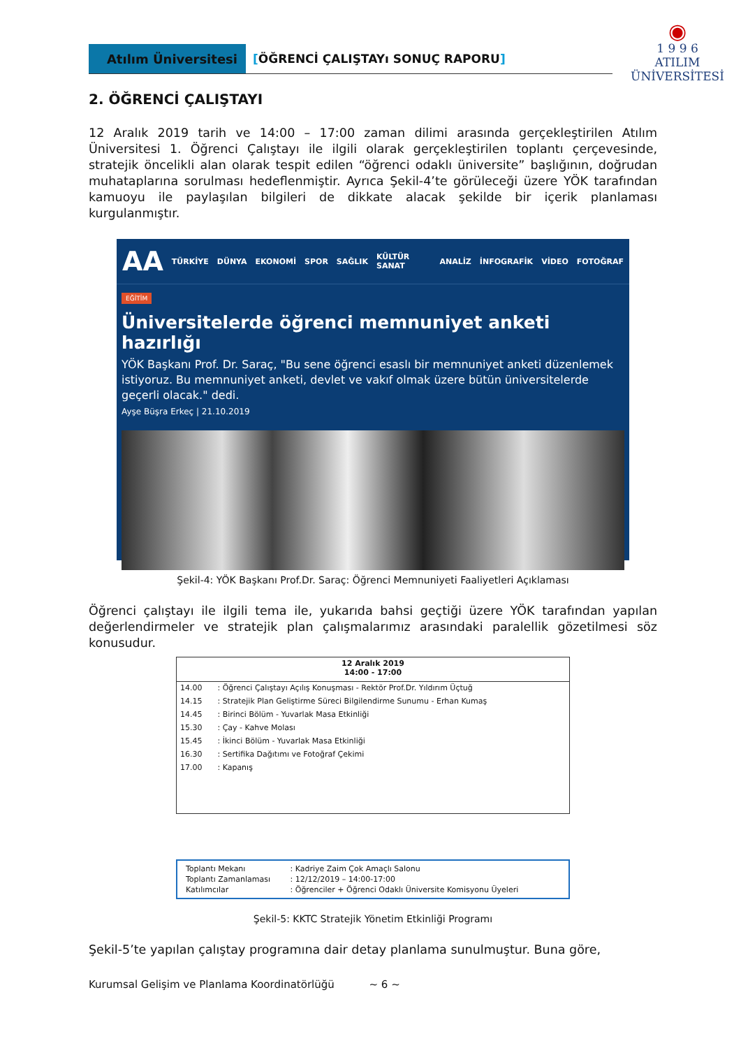Atılım Üniversitesi
[ÖĞRENCİ ÇALIŞTAYı SONUÇ RAPORU]
◉
1 9 9 6
ATILIM
ÜNİVERSİTESİ
2. ÖĞRENCİ ÇALIŞTAYI
12 Aralık 2019 tarih ve 14:00 – 17:00 zaman dilimi arasında gerçekleştirilen Atılım Üniversitesi 1. Öğrenci Çalıştayı ile ilgili olarak gerçekleştirilen toplantı çerçevesinde, stratejik öncelikli alan olarak tespit edilen “öğrenci odaklı üniversite” başlığının, doğrudan muhataplarına sorulması hedeflenmiştir. Ayrıca Şekil-4’te görüleceği üzere YÖK tarafından kamuoyu ile paylaşılan bilgileri de dikkate alacak şekilde bir içerik planlaması kurgulanmıştır.
AA TÜRKİYE DÜNYA EKONOMİ SPOR SAĞLIK KÜLTÜR SANAT ANALİZ İNFOGRAFİK VİDEO FOTOĞRAF
EĞİTİM
Üniversitelerde öğrenci memnuniyet anketi hazırlığı
YÖK Başkanı Prof. Dr. Saraç, "Bu sene öğrenci esaslı bir memnuniyet anketi düzenlemek istiyoruz. Bu memnuniyet anketi, devlet ve vakıf olmak üzere bütün üniversitelerde geçerli olacak." dedi.
Ayşe Büşra Erkeç | 21.10.2019
Şekil-4: YÖK Başkanı Prof.Dr. Saraç: Öğrenci Memnuniyeti Faaliyetleri Açıklaması
Öğrenci çalıştayı ile ilgili tema ile, yukarıda bahsi geçtiği üzere YÖK tarafından yapılan değerlendirmeler ve stratejik plan çalışmalarımız arasındaki paralellik gözetilmesi söz konusudur.
| 12 Aralık 2019 14:00 - 17:00 | |
| --- | --- |
| 14.00 | : Öğrenci Çalıştayı Açılış Konuşması - Rektör Prof.Dr. Yıldırım Üçtuğ |
| 14.15 | : Stratejik Plan Geliştirme Süreci Bilgilendirme Sunumu - Erhan Kumaş |
| 14.45 | : Birinci Bölüm - Yuvarlak Masa Etkinliği |
| 15.30 | : Çay - Kahve Molası |
| 15.45 | : İkinci Bölüm - Yuvarlak Masa Etkinliği |
| 16.30 | : Sertifika Dağıtımı ve Fotoğraf Çekimi |
| 17.00 | : Kapanış |
| Toplantı Mekanı | : Kadriye Zaim Çok Amaçlı Salonu |
| Toplantı Zamanlaması | : 12/12/2019 – 14:00-17:00 |
| Katılımcılar | : Öğrenciler + Öğrenci Odaklı Üniversite Komisyonu Üyeleri |
Şekil-5: KKTC Stratejik Yönetim Etkinliği Programı
Şekil-5’te yapılan çalıştay programına dair detay planlama sunulmuştur. Buna göre,
Kurumsal Gelişim ve Planlama Koordinatörlüğü ~ 6 ~